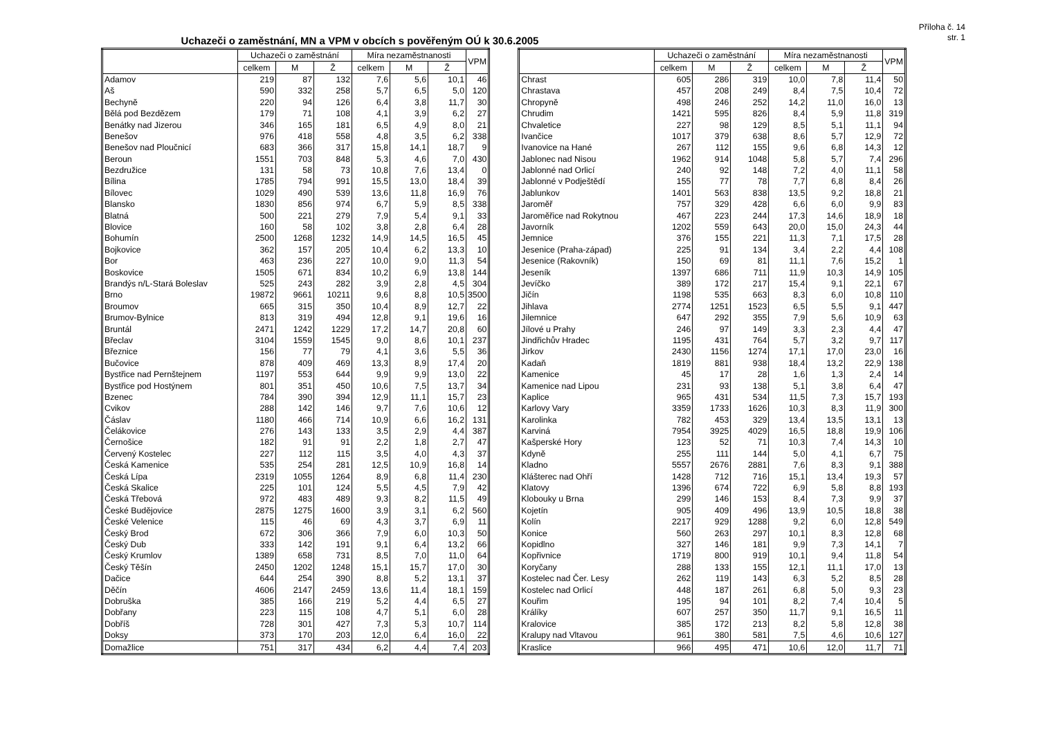Příloha č. 14
str. 1
Uchazeči o zaměstnání, MN a VPM v obcích s pověřeným OÚ k 30.6.2005
| | Uchazeči o zaměstnání | | | Míra nezaměstnanosti | | | VPM |
| --- | --- | --- | --- | --- | --- | --- | --- |
| | celkem | M | Ž | celkem | M | Ž | |
| Adamov | 219 | 87 | 132 | 7,6 | 5,6 | 10,1 | 46 |
| Aš | 590 | 332 | 258 | 5,7 | 6,5 | 5,0 | 120 |
| Bechyně | 220 | 94 | 126 | 6,4 | 3,8 | 11,7 | 30 |
| Bělá pod Bezdězem | 179 | 71 | 108 | 4,1 | 3,9 | 6,2 | 27 |
| Benátky nad Jizerou | 346 | 165 | 181 | 6,5 | 4,9 | 8,0 | 21 |
| Benešov | 976 | 418 | 558 | 4,8 | 3,5 | 6,2 | 338 |
| Benešov nad Ploučnicí | 683 | 366 | 317 | 15,8 | 14,1 | 18,7 | 9 |
| Beroun | 1551 | 703 | 848 | 5,3 | 4,6 | 7,0 | 430 |
| Bezdružice | 131 | 58 | 73 | 10,8 | 7,6 | 13,4 | 0 |
| Bílina | 1785 | 794 | 991 | 15,5 | 13,0 | 18,4 | 39 |
| Bílovec | 1029 | 490 | 539 | 13,6 | 11,8 | 16,9 | 76 |
| Blansko | 1830 | 856 | 974 | 6,7 | 5,9 | 8,5 | 338 |
| Blatná | 500 | 221 | 279 | 7,9 | 5,4 | 9,1 | 33 |
| Blovice | 160 | 58 | 102 | 3,8 | 2,8 | 6,4 | 28 |
| Bohumín | 2500 | 1268 | 1232 | 14,9 | 14,5 | 16,5 | 45 |
| Bojkovice | 362 | 157 | 205 | 10,4 | 6,2 | 13,3 | 10 |
| Bor | 463 | 236 | 227 | 10,0 | 9,0 | 11,3 | 54 |
| Boskovice | 1505 | 671 | 834 | 10,2 | 6,9 | 13,8 | 144 |
| Brandýs n/L-Stará Boleslav | 525 | 243 | 282 | 3,9 | 2,8 | 4,5 | 304 |
| Brno | 19872 | 9661 | 10211 | 9,6 | 8,8 | 10,5 | 3500 |
| Broumov | 665 | 315 | 350 | 10,4 | 8,9 | 12,7 | 22 |
| Brumov-Bylnice | 813 | 319 | 494 | 12,8 | 9,1 | 19,6 | 16 |
| Bruntál | 2471 | 1242 | 1229 | 17,2 | 14,7 | 20,8 | 60 |
| Břeclav | 3104 | 1559 | 1545 | 9,0 | 8,6 | 10,1 | 237 |
| Březnice | 156 | 77 | 79 | 4,1 | 3,6 | 5,5 | 36 |
| Bučovice | 878 | 409 | 469 | 13,3 | 8,9 | 17,4 | 20 |
| Bystřice nad Pernštejnem | 1197 | 553 | 644 | 9,9 | 9,9 | 13,0 | 22 |
| Bystřice pod Hostýnem | 801 | 351 | 450 | 10,6 | 7,5 | 13,7 | 34 |
| Bzenec | 784 | 390 | 394 | 12,9 | 11,1 | 15,7 | 23 |
| Cvikov | 288 | 142 | 146 | 9,7 | 7,6 | 10,6 | 12 |
| Čáslav | 1180 | 466 | 714 | 10,9 | 6,6 | 16,2 | 131 |
| Čelákovice | 276 | 143 | 133 | 3,5 | 2,9 | 4,4 | 387 |
| Černošice | 182 | 91 | 91 | 2,2 | 1,8 | 2,7 | 47 |
| Červený Kostelec | 227 | 112 | 115 | 3,5 | 4,0 | 4,3 | 37 |
| Česká Kamenice | 535 | 254 | 281 | 12,5 | 10,9 | 16,8 | 14 |
| Česká Lípa | 2319 | 1055 | 1264 | 8,9 | 6,8 | 11,4 | 230 |
| Česká Skalice | 225 | 101 | 124 | 5,5 | 4,5 | 7,9 | 42 |
| Česká Třebová | 972 | 483 | 489 | 9,3 | 8,2 | 11,5 | 49 |
| České Budějovice | 2875 | 1275 | 1600 | 3,9 | 3,1 | 6,2 | 560 |
| České Velenice | 115 | 46 | 69 | 4,3 | 3,7 | 6,9 | 11 |
| Český Brod | 672 | 306 | 366 | 7,9 | 6,0 | 10,3 | 50 |
| Český Dub | 333 | 142 | 191 | 9,1 | 6,4 | 13,2 | 66 |
| Český Krumlov | 1389 | 658 | 731 | 8,5 | 7,0 | 11,0 | 64 |
| Český Těšín | 2450 | 1202 | 1248 | 15,1 | 15,7 | 17,0 | 30 |
| Dačice | 644 | 254 | 390 | 8,8 | 5,2 | 13,1 | 37 |
| Děčín | 4606 | 2147 | 2459 | 13,6 | 11,4 | 18,1 | 159 |
| Dobruška | 385 | 166 | 219 | 5,2 | 4,4 | 6,5 | 27 |
| Dobřany | 223 | 115 | 108 | 4,7 | 5,1 | 6,0 | 28 |
| Dobříš | 728 | 301 | 427 | 7,3 | 5,3 | 10,7 | 114 |
| Doksy | 373 | 170 | 203 | 12,0 | 6,4 | 16,0 | 22 |
| Domažlice | 751 | 317 | 434 | 6,2 | 4,4 | 7,4 | 203 |
| | Uchazeči o zaměstnání | | | Míra nezaměstnanosti | | | VPM |
| --- | --- | --- | --- | --- | --- | --- | --- |
| | celkem | M | Ž | celkem | M | Ž | |
| Chrast | 605 | 286 | 319 | 10,0 | 7,8 | 11,4 | 50 |
| Chrastava | 457 | 208 | 249 | 8,4 | 7,5 | 10,4 | 72 |
| Chropyně | 498 | 246 | 252 | 14,2 | 11,0 | 16,0 | 13 |
| Chrudim | 1421 | 595 | 826 | 8,4 | 5,9 | 11,8 | 319 |
| Chvaletice | 227 | 98 | 129 | 8,5 | 5,1 | 11,1 | 94 |
| Ivančice | 1017 | 379 | 638 | 8,6 | 5,7 | 12,9 | 72 |
| Ivanovice na Hané | 267 | 112 | 155 | 9,6 | 6,8 | 14,3 | 12 |
| Jablonec nad Nisou | 1962 | 914 | 1048 | 5,8 | 5,7 | 7,4 | 296 |
| Jablonné nad Orlicí | 240 | 92 | 148 | 7,2 | 4,0 | 11,1 | 58 |
| Jablonné v Podještědí | 155 | 77 | 78 | 7,7 | 6,8 | 8,4 | 26 |
| Jablunkov | 1401 | 563 | 838 | 13,5 | 9,2 | 18,8 | 21 |
| Jaroměř | 757 | 329 | 428 | 6,6 | 6,0 | 9,9 | 83 |
| Jaroměřice nad Rokytnou | 467 | 223 | 244 | 17,3 | 14,6 | 18,9 | 18 |
| Javorník | 1202 | 559 | 643 | 20,0 | 15,0 | 24,3 | 44 |
| Jemnice | 376 | 155 | 221 | 11,3 | 7,1 | 17,5 | 28 |
| Jesenice (Praha-západ) | 225 | 91 | 134 | 3,4 | 2,2 | 4,4 | 108 |
| Jesenice (Rakovník) | 150 | 69 | 81 | 11,1 | 7,6 | 15,2 | 1 |
| Jeseník | 1397 | 686 | 711 | 11,9 | 10,3 | 14,9 | 105 |
| Jevíčko | 389 | 172 | 217 | 15,4 | 9,1 | 22,1 | 67 |
| Jičín | 1198 | 535 | 663 | 8,3 | 6,0 | 10,8 | 110 |
| Jihlava | 2774 | 1251 | 1523 | 6,5 | 5,5 | 9,1 | 447 |
| Jilemnice | 647 | 292 | 355 | 7,9 | 5,6 | 10,9 | 63 |
| Jílové u Prahy | 246 | 97 | 149 | 3,3 | 2,3 | 4,4 | 47 |
| Jindřichův Hradec | 1195 | 431 | 764 | 5,7 | 3,2 | 9,7 | 117 |
| Jirkov | 2430 | 1156 | 1274 | 17,1 | 17,0 | 23,0 | 16 |
| Kadaň | 1819 | 881 | 938 | 18,4 | 13,2 | 22,9 | 138 |
| Kamenice | 45 | 17 | 28 | 1,6 | 1,3 | 2,4 | 14 |
| Kamenice nad Lipou | 231 | 93 | 138 | 5,1 | 3,8 | 6,4 | 47 |
| Kaplice | 965 | 431 | 534 | 11,5 | 7,3 | 15,7 | 193 |
| Karlovy Vary | 3359 | 1733 | 1626 | 10,3 | 8,3 | 11,9 | 300 |
| Karolinka | 782 | 453 | 329 | 13,4 | 13,5 | 13,1 | 13 |
| Karviná | 7954 | 3925 | 4029 | 16,5 | 18,8 | 19,9 | 106 |
| Kašperské Hory | 123 | 52 | 71 | 10,3 | 7,4 | 14,3 | 10 |
| Kdyně | 255 | 111 | 144 | 5,0 | 4,1 | 6,7 | 75 |
| Kladno | 5557 | 2676 | 2881 | 7,6 | 8,3 | 9,1 | 388 |
| Klášterec nad Ohří | 1428 | 712 | 716 | 15,1 | 13,4 | 19,3 | 57 |
| Klatovy | 1396 | 674 | 722 | 6,9 | 5,8 | 8,8 | 193 |
| Klobouky u Brna | 299 | 146 | 153 | 8,4 | 7,3 | 9,9 | 37 |
| Kojetín | 905 | 409 | 496 | 13,9 | 10,5 | 18,8 | 38 |
| Kolín | 2217 | 929 | 1288 | 9,2 | 6,0 | 12,8 | 549 |
| Konice | 560 | 263 | 297 | 10,1 | 8,3 | 12,8 | 68 |
| Kopidlno | 327 | 146 | 181 | 9,9 | 7,3 | 14,1 | 7 |
| Kopřivnice | 1719 | 800 | 919 | 10,1 | 9,4 | 11,8 | 54 |
| Koryčany | 288 | 133 | 155 | 12,1 | 11,1 | 17,0 | 13 |
| Kostelec nad Čer. Lesy | 262 | 119 | 143 | 6,3 | 5,2 | 8,5 | 28 |
| Kostelec nad Orlicí | 448 | 187 | 261 | 6,8 | 5,0 | 9,3 | 23 |
| Kouřim | 195 | 94 | 101 | 8,2 | 7,4 | 10,4 | 5 |
| Králíky | 607 | 257 | 350 | 11,7 | 9,1 | 16,5 | 11 |
| Kralovice | 385 | 172 | 213 | 8,2 | 5,8 | 12,8 | 38 |
| Kralupy nad Vltavou | 961 | 380 | 581 | 7,5 | 4,6 | 10,6 | 127 |
| Kraslice | 966 | 495 | 471 | 10,6 | 12,0 | 11,7 | 71 |